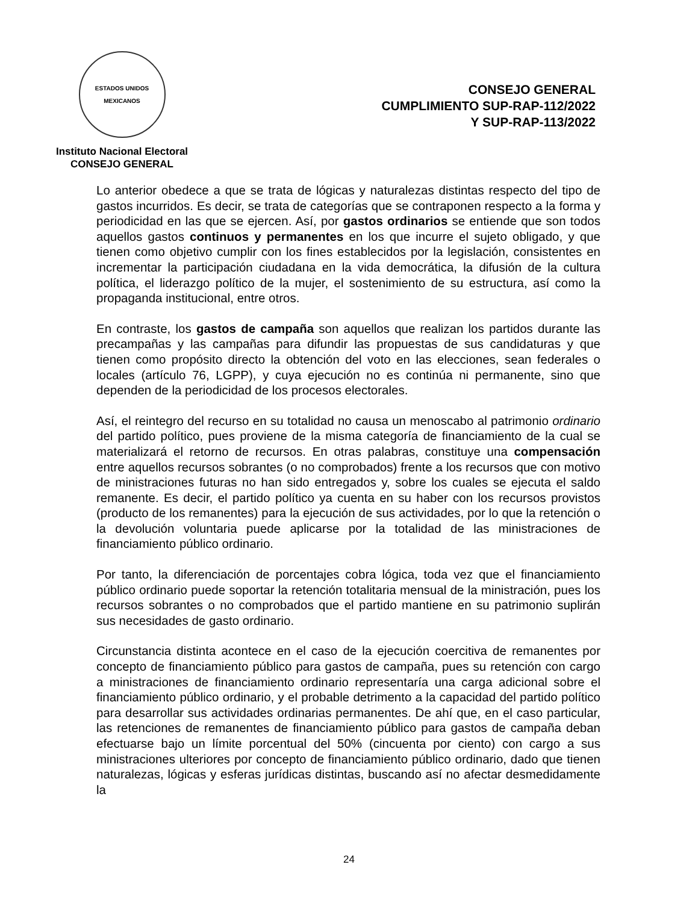ESTADOS UNIDOS MEXICANOS
Instituto Nacional Electoral
CONSEJO GENERAL
CONSEJO GENERAL
CUMPLIMIENTO SUP-RAP-112/2022
Y SUP-RAP-113/2022
Lo anterior obedece a que se trata de lógicas y naturalezas distintas respecto del tipo de gastos incurridos. Es decir, se trata de categorías que se contraponen respecto a la forma y periodicidad en las que se ejercen. Así, por gastos ordinarios se entiende que son todos aquellos gastos continuos y permanentes en los que incurre el sujeto obligado, y que tienen como objetivo cumplir con los fines establecidos por la legislación, consistentes en incrementar la participación ciudadana en la vida democrática, la difusión de la cultura política, el liderazgo político de la mujer, el sostenimiento de su estructura, así como la propaganda institucional, entre otros.
En contraste, los gastos de campaña son aquellos que realizan los partidos durante las precampañas y las campañas para difundir las propuestas de sus candidaturas y que tienen como propósito directo la obtención del voto en las elecciones, sean federales o locales (artículo 76, LGPP), y cuya ejecución no es continúa ni permanente, sino que dependen de la periodicidad de los procesos electorales.
Así, el reintegro del recurso en su totalidad no causa un menoscabo al patrimonio ordinario del partido político, pues proviene de la misma categoría de financiamiento de la cual se materializará el retorno de recursos. En otras palabras, constituye una compensación entre aquellos recursos sobrantes (o no comprobados) frente a los recursos que con motivo de ministraciones futuras no han sido entregados y, sobre los cuales se ejecuta el saldo remanente. Es decir, el partido político ya cuenta en su haber con los recursos provistos (producto de los remanentes) para la ejecución de sus actividades, por lo que la retención o la devolución voluntaria puede aplicarse por la totalidad de las ministraciones de financiamiento público ordinario.
Por tanto, la diferenciación de porcentajes cobra lógica, toda vez que el financiamiento público ordinario puede soportar la retención totalitaria mensual de la ministración, pues los recursos sobrantes o no comprobados que el partido mantiene en su patrimonio suplirán sus necesidades de gasto ordinario.
Circunstancia distinta acontece en el caso de la ejecución coercitiva de remanentes por concepto de financiamiento público para gastos de campaña, pues su retención con cargo a ministraciones de financiamiento ordinario representaría una carga adicional sobre el financiamiento público ordinario, y el probable detrimento a la capacidad del partido político para desarrollar sus actividades ordinarias permanentes. De ahí que, en el caso particular, las retenciones de remanentes de financiamiento público para gastos de campaña deban efectuarse bajo un límite porcentual del 50% (cincuenta por ciento) con cargo a sus ministraciones ulteriores por concepto de financiamiento público ordinario, dado que tienen naturalezas, lógicas y esferas jurídicas distintas, buscando así no afectar desmedidamente la
24